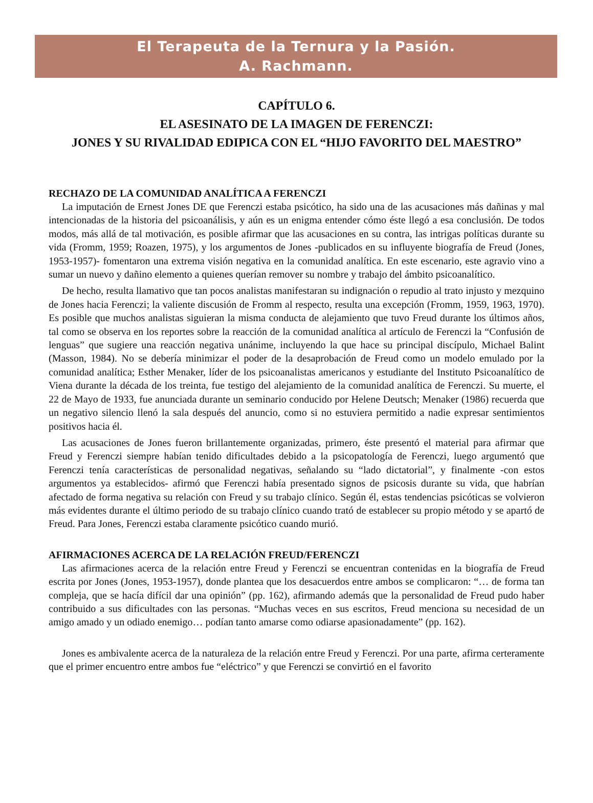El Terapeuta de la Ternura y la Pasión.
A. Rachmann.
CAPÍTULO 6.
EL ASESINATO DE LA IMAGEN DE FERENCZI:
JONES Y SU RIVALIDAD EDIPICA CON EL “HIJO FAVORITO DEL MAESTRO”
RECHAZO DE LA COMUNIDAD ANALÍTICA A FERENCZI
La imputación de Ernest Jones DE que Ferenczi estaba psicótico, ha sido una de las acusaciones más dañinas y mal intencionadas de la historia del psicoanálisis, y aún es un enigma entender cómo éste llegó a esa conclusión. De todos modos, más allá de tal motivación, es posible afirmar que las acusaciones en su contra, las intrigas políticas durante su vida (Fromm, 1959; Roazen, 1975), y los argumentos de Jones -publicados en su influyente biografía de Freud (Jones, 1953-1957)- fomentaron una extrema visión negativa en la comunidad analítica. En este escenario, este agravio vino a sumar un nuevo y dañino elemento a quienes querían remover su nombre y trabajo del ámbito psicoanalítico.
De hecho, resulta llamativo que tan pocos analistas manifestaran su indignación o repudio al trato injusto y mezquino de Jones hacia Ferenczi; la valiente discusión de Fromm al respecto, resulta una excepción (Fromm, 1959, 1963, 1970). Es posible que muchos analistas siguieran la misma conducta de alejamiento que tuvo Freud durante los últimos años, tal como se observa en los reportes sobre la reacción de la comunidad analítica al artículo de Ferenczi la “Confusión de lenguas” que sugiere una reacción negativa unánime, incluyendo la que hace su principal discípulo, Michael Balint (Masson, 1984). No se debería minimizar el poder de la desaprobación de Freud como un modelo emulado por la comunidad analítica; Esther Menaker, líder de los psicoanalistas americanos y estudiante del Instituto Psicoanalítico de Viena durante la década de los treinta, fue testigo del alejamiento de la comunidad analítica de Ferenczi. Su muerte, el 22 de Mayo de 1933, fue anunciada durante un seminario conducido por Helene Deutsch; Menaker (1986) recuerda que un negativo silencio llenó la sala después del anuncio, como si no estuviera permitido a nadie expresar sentimientos positivos hacia él.
Las acusaciones de Jones fueron brillantemente organizadas, primero, éste presentó el material para afirmar que Freud y Ferenczi siempre habían tenido dificultades debido a la psicopatología de Ferenczi, luego argumentó que Ferenczi tenía características de personalidad negativas, señalando su “lado dictatorial”, y finalmente -con estos argumentos ya establecidos- afirmó que Ferenczi había presentado signos de psicosis durante su vida, que habrían afectado de forma negativa su relación con Freud y su trabajo clínico. Según él, estas tendencias psicóticas se volvieron más evidentes durante el último periodo de su trabajo clínico cuando trató de establecer su propio método y se apartó de Freud. Para Jones, Ferenczi estaba claramente psicótico cuando murió.
AFIRMACIONES ACERCA DE LA RELACIÓN FREUD/FERENCZI
Las afirmaciones acerca de la relación entre Freud y Ferenczi se encuentran contenidas en la biografía de Freud escrita por Jones (Jones, 1953-1957), donde plantea que los desacuerdos entre ambos se complicaron: “… de forma tan compleja, que se hacía difícil dar una opinión” (pp. 162), afirmando además que la personalidad de Freud pudo haber contribuido a sus dificultades con las personas. “Muchas veces en sus escritos, Freud menciona su necesidad de un amigo amado y un odiado enemigo… podían tanto amarse como odiarse apasionadamente” (pp. 162).
Jones es ambivalente acerca de la naturaleza de la relación entre Freud y Ferenczi. Por una parte, afirma certeramente que el primer encuentro entre ambos fue “eléctrico” y que Ferenczi se convirtió en el favorito